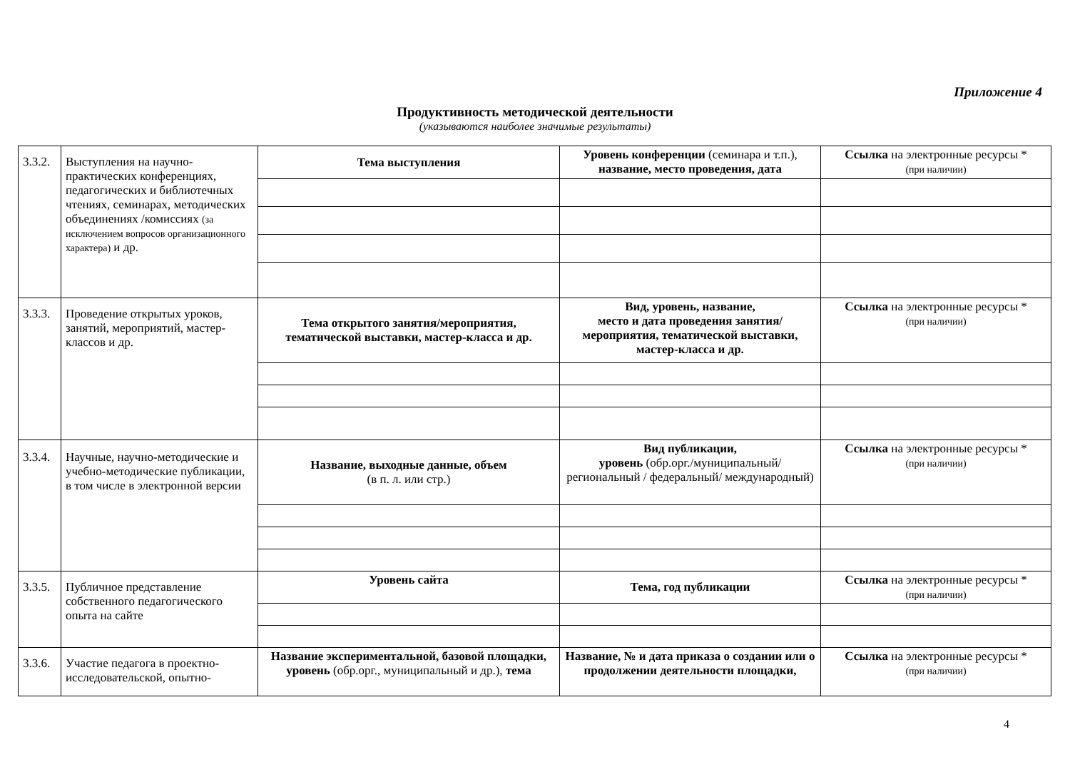Приложение 4
Продуктивность методической деятельности
(указываются наиболее значимые результаты)
| 3.3.2. | Выступления на научно-практических конференциях, педагогических и библиотечных чтениях, семинарах, методических объединениях /комиссиях (за исключением вопросов организационного характера) и др. | Тема выступления | Уровень конференции (семинара и т.п.), название, место проведения, дата | Ссылка на электронные ресурсы * (при наличии) |
| 3.3.3. | Проведение открытых уроков, занятий, мероприятий, мастер-классов и др. | Тема открытого занятия/мероприятия, тематической выставки, мастер-класса и др. | Вид, уровень, название, место и дата проведения занятия/мероприятия, тематической выставки, мастер-класса и др. | Ссылка на электронные ресурсы * (при наличии) |
| 3.3.4. | Научные, научно-методические и учебно-методические публикации, в том числе в электронной версии | Название, выходные данные, объем (в п. л. или стр.) | Вид публикации, уровень (обр.орг./муниципальный/ региональный / федеральный/ международный) | Ссылка на электронные ресурсы * (при наличии) |
| 3.3.5. | Публичное представление собственного педагогического опыта на сайте | Уровень сайта | Тема, год публикации | Ссылка на электронные ресурсы * (при наличии) |
| 3.3.6. | Участие педагога в проектно-исследовательской, опытно- | Название экспериментальной, базовой площадки, уровень (обр.орг., муниципальный и др.), тема | Название, № и дата приказа о создании или о продолжении деятельности площадки, | Ссылка на электронные ресурсы * (при наличии) |
4